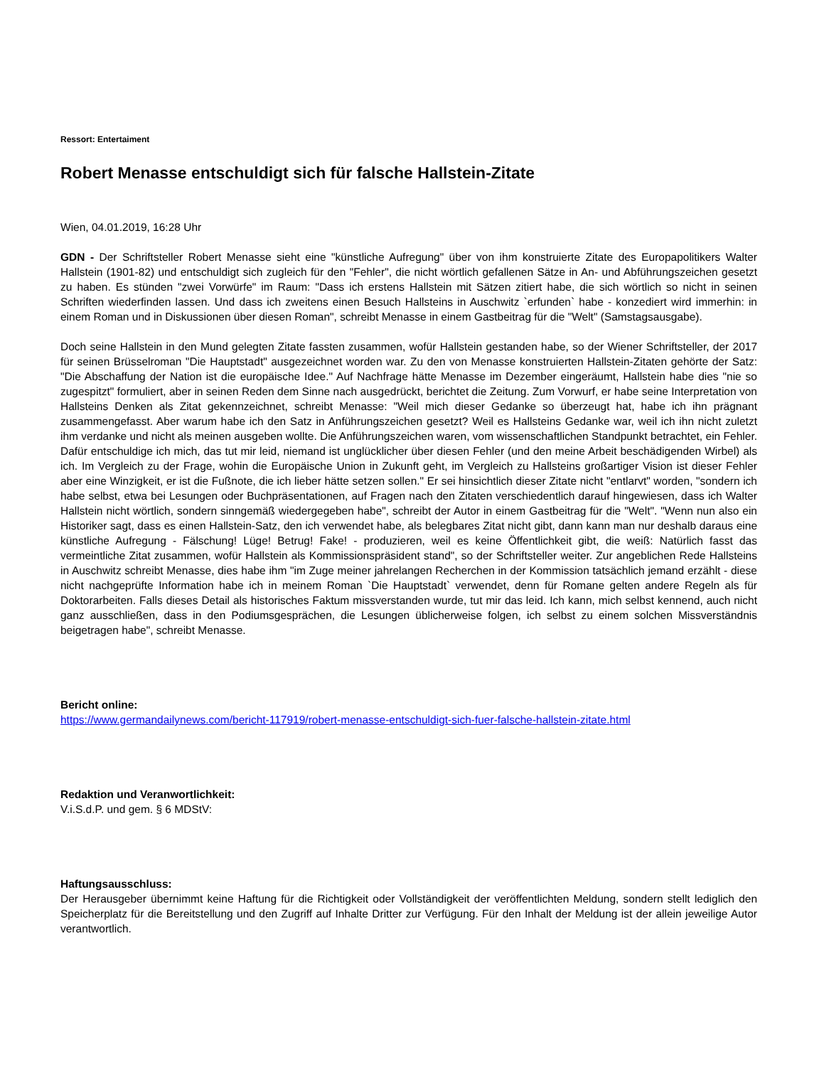Ressort: Entertaiment
Robert Menasse entschuldigt sich für falsche Hallstein-Zitate
Wien, 04.01.2019, 16:28 Uhr
GDN - Der Schriftsteller Robert Menasse sieht eine "künstliche Aufregung" über von ihm konstruierte Zitate des Europapolitikers Walter Hallstein (1901-82) und entschuldigt sich zugleich für den "Fehler", die nicht wörtlich gefallenen Sätze in An- und Abführungszeichen gesetzt zu haben. Es stünden "zwei Vorwürfe" im Raum: "Dass ich erstens Hallstein mit Sätzen zitiert habe, die sich wörtlich so nicht in seinen Schriften wiederfinden lassen. Und dass ich zweitens einen Besuch Hallsteins in Auschwitz `erfunden` habe - konzediert wird immerhin: in einem Roman und in Diskussionen über diesen Roman", schreibt Menasse in einem Gastbeitrag für die "Welt" (Samstagsausgabe).
Doch seine Hallstein in den Mund gelegten Zitate fassten zusammen, wofür Hallstein gestanden habe, so der Wiener Schriftsteller, der 2017 für seinen Brüsselroman "Die Hauptstadt" ausgezeichnet worden war. Zu den von Menasse konstruierten Hallstein-Zitaten gehörte der Satz: "Die Abschaffung der Nation ist die europäische Idee." Auf Nachfrage hätte Menasse im Dezember eingeräumt, Hallstein habe dies "nie so zugespitzt" formuliert, aber in seinen Reden dem Sinne nach ausgedrückt, berichtet die Zeitung. Zum Vorwurf, er habe seine Interpretation von Hallsteins Denken als Zitat gekennzeichnet, schreibt Menasse: "Weil mich dieser Gedanke so überzeugt hat, habe ich ihn prägnant zusammengefasst. Aber warum habe ich den Satz in Anführungszeichen gesetzt? Weil es Hallsteins Gedanke war, weil ich ihn nicht zuletzt ihm verdanke und nicht als meinen ausgeben wollte. Die Anführungszeichen waren, vom wissenschaftlichen Standpunkt betrachtet, ein Fehler. Dafür entschuldige ich mich, das tut mir leid, niemand ist unglücklicher über diesen Fehler (und den meine Arbeit beschädigenden Wirbel) als ich. Im Vergleich zu der Frage, wohin die Europäische Union in Zukunft geht, im Vergleich zu Hallsteins großartiger Vision ist dieser Fehler aber eine Winzigkeit, er ist die Fußnote, die ich lieber hätte setzen sollen." Er sei hinsichtlich dieser Zitate nicht "entlarvt" worden, "sondern ich habe selbst, etwa bei Lesungen oder Buchpräsentationen, auf Fragen nach den Zitaten verschiedentlich darauf hingewiesen, dass ich Walter Hallstein nicht wörtlich, sondern sinngemäß wiedergegeben habe", schreibt der Autor in einem Gastbeitrag für die "Welt". "Wenn nun also ein Historiker sagt, dass es einen Hallstein-Satz, den ich verwendet habe, als belegbares Zitat nicht gibt, dann kann man nur deshalb daraus eine künstliche Aufregung - Fälschung! Lüge! Betrug! Fake! - produzieren, weil es keine Öffentlichkeit gibt, die weiß: Natürlich fasst das vermeintliche Zitat zusammen, wofür Hallstein als Kommissionspräsident stand", so der Schriftsteller weiter. Zur angeblichen Rede Hallsteins in Auschwitz schreibt Menasse, dies habe ihm "im Zuge meiner jahrelangen Recherchen in der Kommission tatsächlich jemand erzählt - diese nicht nachgeprüfte Information habe ich in meinem Roman `Die Hauptstadt` verwendet, denn für Romane gelten andere Regeln als für Doktorarbeiten. Falls dieses Detail als historisches Faktum missverstanden wurde, tut mir das leid. Ich kann, mich selbst kennend, auch nicht ganz ausschließen, dass in den Podiumsgesprächen, die Lesungen üblicherweise folgen, ich selbst zu einem solchen Missverständnis beigetragen habe", schreibt Menasse.
Bericht online:
https://www.germandailynews.com/bericht-117919/robert-menasse-entschuldigt-sich-fuer-falsche-hallstein-zitate.html
Redaktion und Veranwortlichkeit:
V.i.S.d.P. und gem. § 6 MDStV:
Haftungsausschluss:
Der Herausgeber übernimmt keine Haftung für die Richtigkeit oder Vollständigkeit der veröffentlichten Meldung, sondern stellt lediglich den Speicherplatz für die Bereitstellung und den Zugriff auf Inhalte Dritter zur Verfügung. Für den Inhalt der Meldung ist der allein jeweilige Autor verantwortlich.